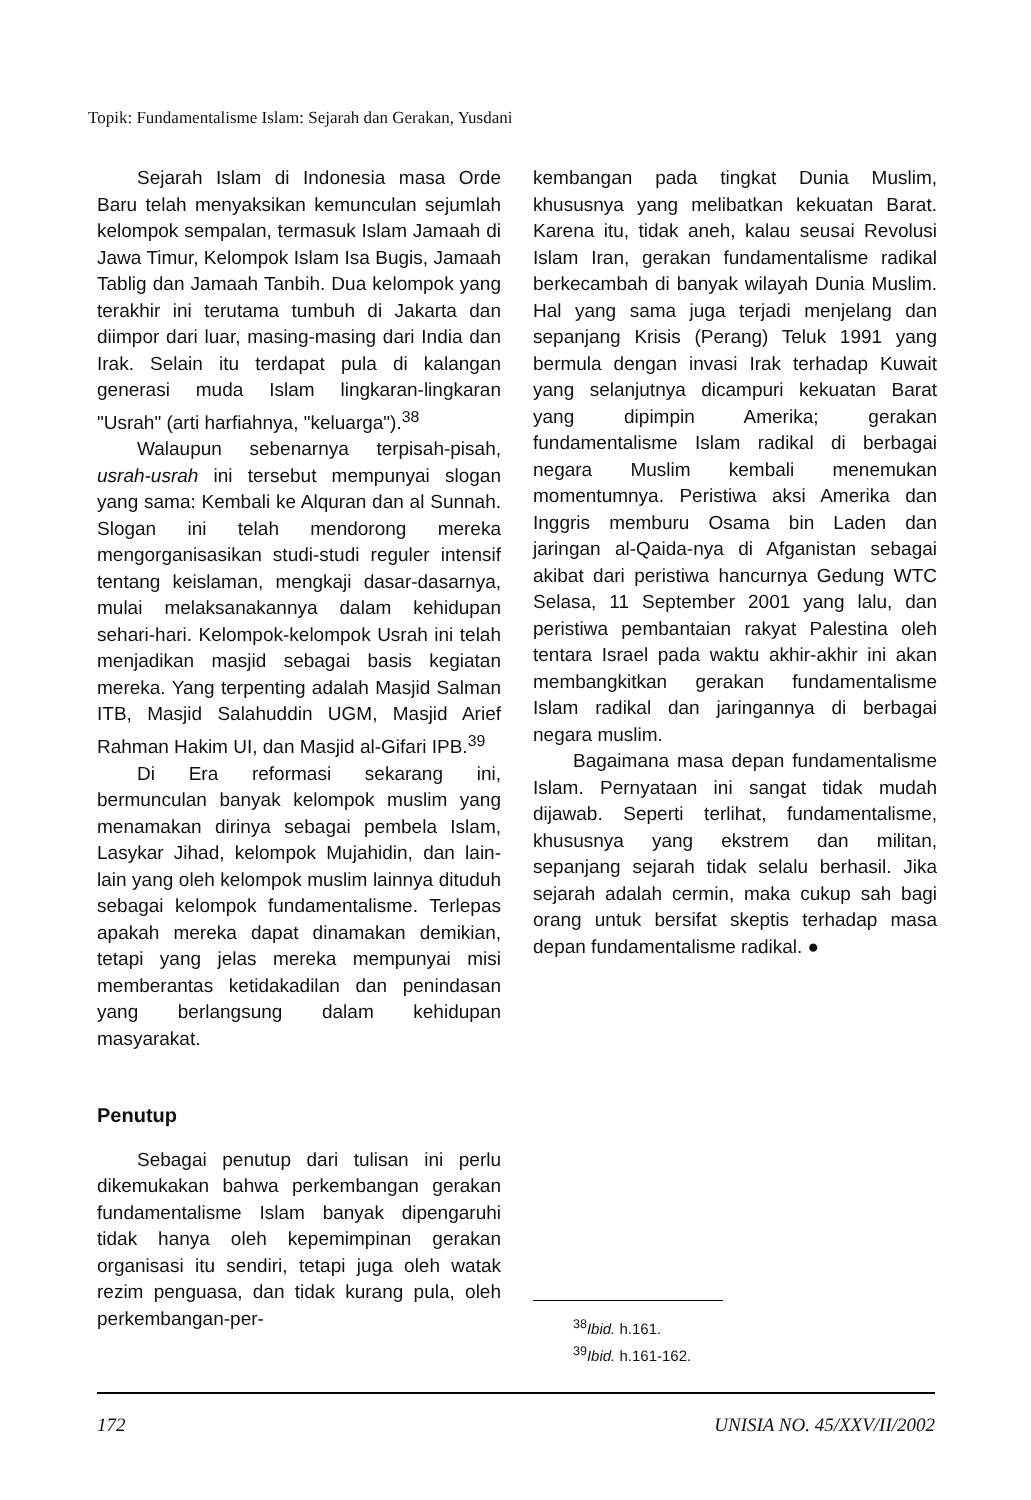Topik: Fundamentalisme Islam: Sejarah dan Gerakan, Yusdani
Sejarah Islam di Indonesia masa Orde Baru telah menyaksikan kemunculan sejumlah kelompok sempalan, termasuk Islam Jamaah di Jawa Timur, Kelompok Islam Isa Bugis, Jamaah Tablig dan Jamaah Tanbih. Dua kelompok yang terakhir ini terutama tumbuh di Jakarta dan diimpor dari luar, masing-masing dari India dan Irak. Selain itu terdapat pula di kalangan generasi muda Islam lingkaran-lingkaran "Usrah" (arti harfiahnya, "keluarga").<sup>38</sup>
Walaupun sebenarnya terpisah-pisah, usrah-usrah ini tersebut mempunyai slogan yang sama: Kembali ke Alquran dan al Sunnah. Slogan ini telah mendorong mereka mengorganisasikan studi-studi reguler intensif tentang keislaman, mengkaji dasar-dasarnya, mulai melaksanakannya dalam kehidupan sehari-hari. Kelompok-kelompok Usrah ini telah menjadikan masjid sebagai basis kegiatan mereka. Yang terpenting adalah Masjid Salman ITB, Masjid Salahuddin UGM, Masjid Arief Rahman Hakim UI, dan Masjid al-Gifari IPB.<sup>39</sup>
Di Era reformasi sekarang ini, bermunculan banyak kelompok muslim yang menamakan dirinya sebagai pembela Islam, Lasykar Jihad, kelompok Mujahidin, dan lain-lain yang oleh kelompok muslim lainnya dituduh sebagai kelompok fundamentalisme. Terlepas apakah mereka dapat dinamakan demikian, tetapi yang jelas mereka mempunyai misi memberantas ketidakadilan dan penindasan yang berlangsung dalam kehidupan masyarakat.
Penutup
Sebagai penutup dari tulisan ini perlu dikemukakan bahwa perkembangan gerakan fundamentalisme Islam banyak dipengaruhi tidak hanya oleh kepemimpinan gerakan organisasi itu sendiri, tetapi juga oleh watak rezim penguasa, dan tidak kurang pula, oleh perkembangan-per-
kembangan pada tingkat Dunia Muslim, khususnya yang melibatkan kekuatan Barat. Karena itu, tidak aneh, kalau seusai Revolusi Islam Iran, gerakan fundamentalisme radikal berkecambah di banyak wilayah Dunia Muslim. Hal yang sama juga terjadi menjelang dan sepanjang Krisis (Perang) Teluk 1991 yang bermula dengan invasi Irak terhadap Kuwait yang selanjutnya dicampuri kekuatan Barat yang dipimpin Amerika; gerakan fundamentalisme Islam radikal di berbagai negara Muslim kembali menemukan momentumnya. Peristiwa aksi Amerika dan Inggris memburu Osama bin Laden dan jaringan al-Qaida-nya di Afganistan sebagai akibat dari peristiwa hancurnya Gedung WTC Selasa, 11 September 2001 yang lalu, dan peristiwa pembantaian rakyat Palestina oleh tentara Israel pada waktu akhir-akhir ini akan membangkitkan gerakan fundamentalisme Islam radikal dan jaringannya di berbagai negara muslim.
Bagaimana masa depan fundamentalisme Islam. Pernyataan ini sangat tidak mudah dijawab. Seperti terlihat, fundamentalisme, khususnya yang ekstrem dan militan, sepanjang sejarah tidak selalu berhasil. Jika sejarah adalah cermin, maka cukup sah bagi orang untuk bersifat skeptis terhadap masa depan fundamentalisme radikal. ●
<sup>38</sup> Ibid. h.161.
<sup>39</sup> Ibid. h.161-162.
172 UNISIA NO. 45/XXV/II/2002